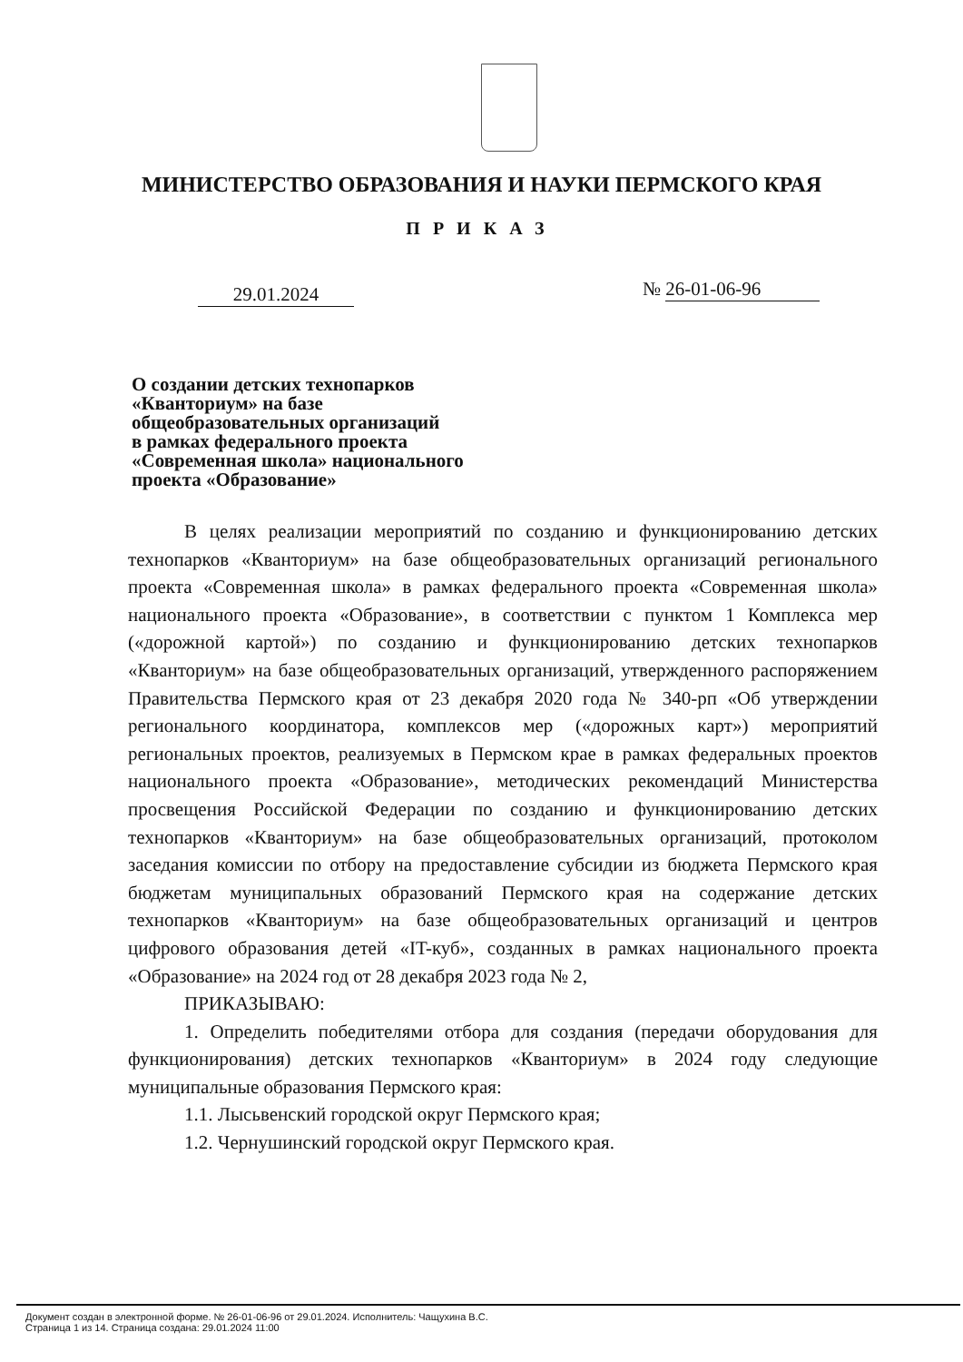МИНИСТЕРСТВО ОБРАЗОВАНИЯ И НАУКИ ПЕРМСКОГО КРАЯ
ПРИКАЗ
29.01.2024 № 26-01-06-96
О создании детских технопарков
«Кванториум» на базе
общеобразовательных организаций
в рамках федерального проекта
«Современная школа» национального
проекта «Образование»
В целях реализации мероприятий по созданию и функционированию детских технопарков «Кванториум» на базе общеобразовательных организаций регионального проекта «Современная школа» в рамках федерального проекта «Современная школа» национального проекта «Образование», в соответствии с пунктом 1 Комплекса мер («дорожной картой») по созданию и функционированию детских технопарков «Кванториум» на базе общеобразовательных организаций, утвержденного распоряжением Правительства Пермского края от 23 декабря 2020 года № 340-рп «Об утверждении регионального координатора, комплексов мер («дорожных карт») мероприятий региональных проектов, реализуемых в Пермском крае в рамках федеральных проектов национального проекта «Образование», методических рекомендаций Министерства просвещения Российской Федерации по созданию и функционированию детских технопарков «Кванториум» на базе общеобразовательных организаций, протоколом заседания комиссии по отбору на предоставление субсидии из бюджета Пермского края бюджетам муниципальных образований Пермского края на содержание детских технопарков «Кванториум» на базе общеобразовательных организаций и центров цифрового образования детей «IT-куб», созданных в рамках национального проекта «Образование» на 2024 год от 28 декабря 2023 года № 2,
ПРИКАЗЫВАЮ:
1. Определить победителями отбора для создания (передачи оборудования для функционирования) детских технопарков «Кванториум» в 2024 году следующие муниципальные образования Пермского края:
1.1. Лысьвенский городской округ Пермского края;
1.2. Чернушинский городской округ Пермского края.
Документ создан в электронной форме. № 26-01-06-96 от 29.01.2024. Исполнитель: Чащухина В.С.
Страница 1 из 14. Страница создана: 29.01.2024 11:00